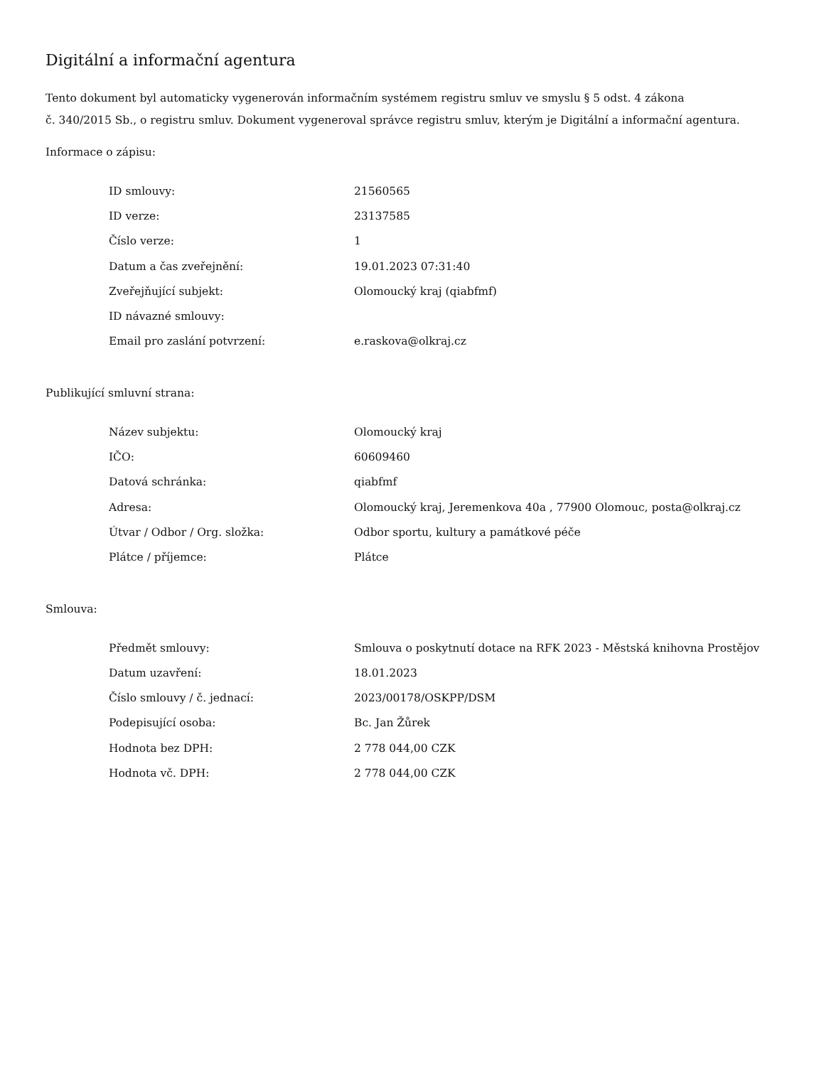Digitální a informační agentura
Tento dokument byl automaticky vygenerován informačním systémem registru smluv ve smyslu § 5 odst. 4 zákona
č. 340/2015 Sb., o registru smluv. Dokument vygeneroval správce registru smluv, kterým je Digitální a informační agentura.
Informace o zápisu:
| ID smlouvy: | 21560565 |
| ID verze: | 23137585 |
| Číslo verze: | 1 |
| Datum a čas zveřejnění: | 19.01.2023 07:31:40 |
| Zveřejňující subjekt: | Olomoucký kraj (qiabfmf) |
| ID návazné smlouvy: | |
| Email pro zaslání potvrzení: | e.raskova@olkraj.cz |
Publikující smluvní strana:
| Název subjektu: | Olomoucký kraj |
| IČO: | 60609460 |
| Datová schránka: | qiabfmf |
| Adresa: | Olomoucký kraj, Jeremenkova 40a , 77900 Olomouc, posta@olkraj.cz |
| Útvar / Odbor / Org. složka: | Odbor sportu, kultury a památkové péče |
| Plátce / příjemce: | Plátce |
Smlouva:
| Předmět smlouvy: | Smlouva o poskytnutí dotace na RFK 2023 - Městská knihovna Prostějov |
| Datum uzavření: | 18.01.2023 |
| Číslo smlouvy / č. jednací: | 2023/00178/OSKPP/DSM |
| Podepisující osoba: | Bc. Jan Žůrek |
| Hodnota bez DPH: | 2 778 044,00 CZK |
| Hodnota vč. DPH: | 2 778 044,00 CZK |